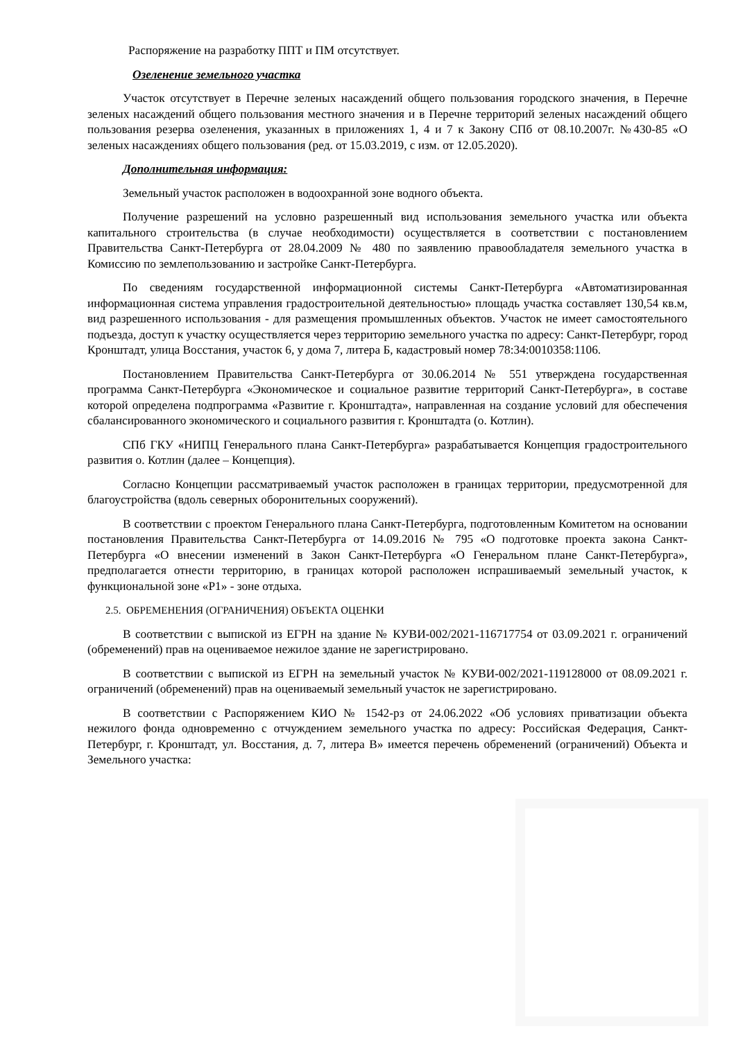Распоряжение на разработку ППТ и ПМ отсутствует.
Озеленение земельного участка
Участок отсутствует в Перечне зеленых насаждений общего пользования городского значения, в Перечне зеленых насаждений общего пользования местного значения и в Перечне территорий зеленых насаждений общего пользования резерва озеленения, указанных в приложениях 1, 4 и 7 к Закону СПб от 08.10.2007г. №430-85 «О зеленых насаждениях общего пользования (ред. от 15.03.2019, с изм. от 12.05.2020).
Дополнительная информация:
Земельный участок расположен в водоохранной зоне водного объекта.
Получение разрешений на условно разрешенный вид использования земельного участка или объекта капитального строительства (в случае необходимости) осуществляется в соответствии с постановлением Правительства Санкт-Петербурга от 28.04.2009 № 480 по заявлению правообладателя земельного участка в Комиссию по землепользованию и застройке Санкт-Петербурга.
По сведениям государственной информационной системы Санкт-Петербурга «Автоматизированная информационная система управления градостроительной деятельностью» площадь участка составляет 130,54 кв.м, вид разрешенного использования - для размещения промышленных объектов. Участок не имеет самостоятельного подъезда, доступ к участку осуществляется через территорию земельного участка по адресу: Санкт-Петербург, город Кронштадт, улица Восстания, участок 6, у дома 7, литера Б, кадастровый номер 78:34:0010358:1106.
Постановлением Правительства Санкт-Петербурга от 30.06.2014 № 551 утверждена государственная программа Санкт-Петербурга «Экономическое и социальное развитие территорий Санкт-Петербурга», в составе которой определена подпрограмма «Развитие г. Кронштадта», направленная на создание условий для обеспечения сбалансированного экономического и социального развития г. Кронштадта (о. Котлин).
СПб ГКУ «НИПЦ Генерального плана Санкт-Петербурга» разрабатывается Концепция градостроительного развития о. Котлин (далее – Концепция).
Согласно Концепции рассматриваемый участок расположен в границах территории, предусмотренной для благоустройства (вдоль северных оборонительных сооружений).
В соответствии с проектом Генерального плана Санкт-Петербурга, подготовленным Комитетом на основании постановления Правительства Санкт-Петербурга от 14.09.2016 № 795 «О подготовке проекта закона Санкт-Петербурга «О внесении изменений в Закон Санкт-Петербурга «О Генеральном плане Санкт-Петербурга», предполагается отнести территорию, в границах которой расположен испрашиваемый земельный участок, к функциональной зоне «Р1» - зоне отдыха.
2.5. ОБРЕМЕНЕНИЯ (ОГРАНИЧЕНИЯ) ОБЪЕКТА ОЦЕНКИ
В соответствии с выпиской из ЕГРН на здание № КУВИ-002/2021-116717754 от 03.09.2021 г. ограничений (обременений) прав на оцениваемое нежилое здание не зарегистрировано.
В соответствии с выпиской из ЕГРН на земельный участок № КУВИ-002/2021-119128000 от 08.09.2021 г. ограничений (обременений) прав на оцениваемый земельный участок не зарегистрировано.
В соответствии с Распоряжением КИО № 1542-рз от 24.06.2022 «Об условиях приватизации объекта нежилого фонда одновременно с отчуждением земельного участка по адресу: Российская Федерация, Санкт-Петербург, г. Кронштадт, ул. Восстания, д. 7, литера В» имеется перечень обременений (ограничений) Объекта и Земельного участка: